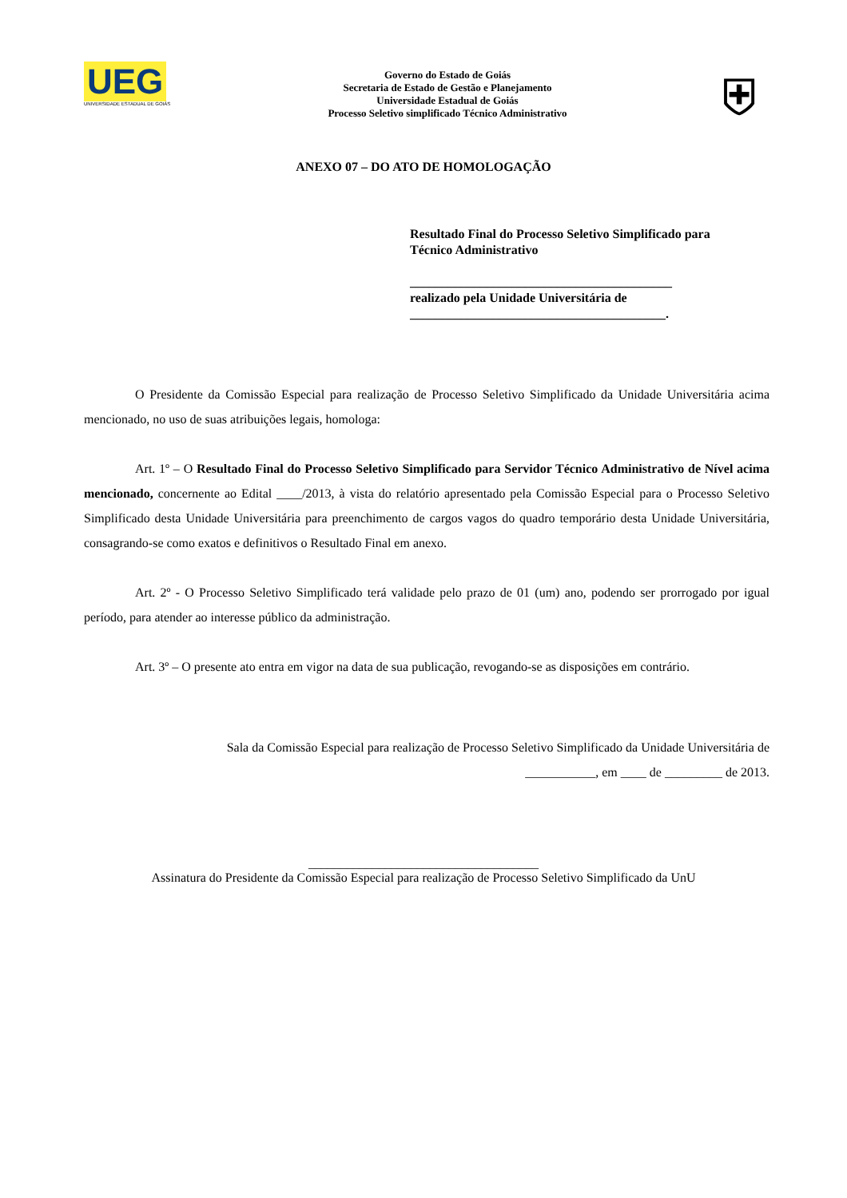UEG
UNIVERSIDADE ESTADUAL DE GOIÁS
Governo do Estado de Goiás
Secretaria de Estado de Gestão e Planejamento
Universidade Estadual de Goiás
Processo Seletivo simplificado Técnico Administrativo
⛨
ANEXO 07 – DO ATO DE HOMOLOGAÇÃO
Resultado Final do Processo Seletivo Simplificado para Técnico Administrativo
_________________________________________
realizado pela Unidade Universitária de
________________________________________.
O Presidente da Comissão Especial para realização de Processo Seletivo Simplificado da Unidade Universitária acima mencionado, no uso de suas atribuições legais, homologa:
Art. 1º – O Resultado Final do Processo Seletivo Simplificado para Servidor Técnico Administrativo de Nível acima mencionado, concernente ao Edital ____/2013, à vista do relatório apresentado pela Comissão Especial para o Processo Seletivo Simplificado desta Unidade Universitária para preenchimento de cargos vagos do quadro temporário desta Unidade Universitária, consagrando-se como exatos e definitivos o Resultado Final em anexo.
Art. 2º - O Processo Seletivo Simplificado terá validade pelo prazo de 01 (um) ano, podendo ser prorrogado por igual período, para atender ao interesse público da administração.
Art. 3º – O presente ato entra em vigor na data de sua publicação, revogando-se as disposições em contrário.
Sala da Comissão Especial para realização de Processo Seletivo Simplificado da Unidade Universitária de
___________, em ____ de _________ de 2013.
____________________________________
Assinatura do Presidente da Comissão Especial para realização de Processo Seletivo Simplificado da UnU